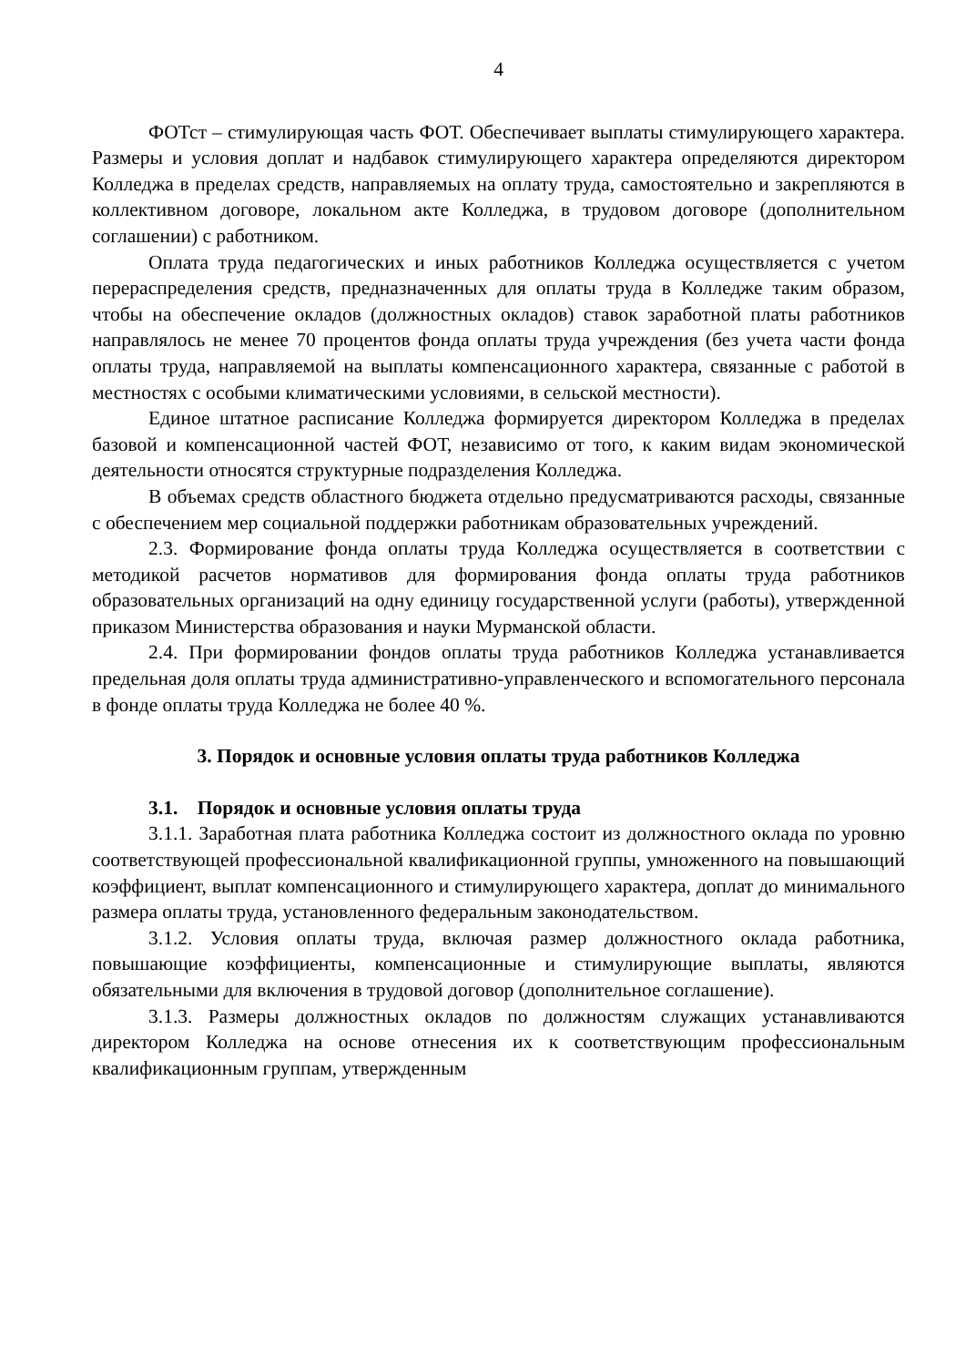4
ФОТст – стимулирующая часть ФОТ. Обеспечивает выплаты стимулирующего характера. Размеры и условия доплат и надбавок стимулирующего характера определяются директором Колледжа в пределах средств, направляемых на оплату труда, самостоятельно и закрепляются в коллективном договоре, локальном акте Колледжа, в трудовом договоре (дополнительном соглашении) с работником.
Оплата труда педагогических и иных работников Колледжа осуществляется с учетом перераспределения средств, предназначенных для оплаты труда в Колледже таким образом, чтобы на обеспечение окладов (должностных окладов) ставок заработной платы работников направлялось не менее 70 процентов фонда оплаты труда учреждения (без учета части фонда оплаты труда, направляемой на выплаты компенсационного характера, связанные с работой в местностях с особыми климатическими условиями, в сельской местности).
Единое штатное расписание Колледжа формируется директором Колледжа в пределах базовой и компенсационной частей ФОТ, независимо от того, к каким видам экономической деятельности относятся структурные подразделения Колледжа.
В объемах средств областного бюджета отдельно предусматриваются расходы, связанные с обеспечением мер социальной поддержки работникам образовательных учреждений.
2.3. Формирование фонда оплаты труда Колледжа осуществляется в соответствии с методикой расчетов нормативов для формирования фонда оплаты труда работников образовательных организаций на одну единицу государственной услуги (работы), утвержденной приказом Министерства образования и науки Мурманской области.
2.4. При формировании фондов оплаты труда работников Колледжа устанавливается предельная доля оплаты труда административно-управленческого и вспомогательного персонала в фонде оплаты труда Колледжа не более 40 %.
3. Порядок и основные условия оплаты труда работников Колледжа
3.1. Порядок и основные условия оплаты труда
3.1.1. Заработная плата работника Колледжа состоит из должностного оклада по уровню соответствующей профессиональной квалификационной группы, умноженного на повышающий коэффициент, выплат компенсационного и стимулирующего характера, доплат до минимального размера оплаты труда, установленного федеральным законодательством.
3.1.2. Условия оплаты труда, включая размер должностного оклада работника, повышающие коэффициенты, компенсационные и стимулирующие выплаты, являются обязательными для включения в трудовой договор (дополнительное соглашение).
3.1.3. Размеры должностных окладов по должностям служащих устанавливаются директором Колледжа на основе отнесения их к соответствующим профессиональным квалификационным группам, утвержденным